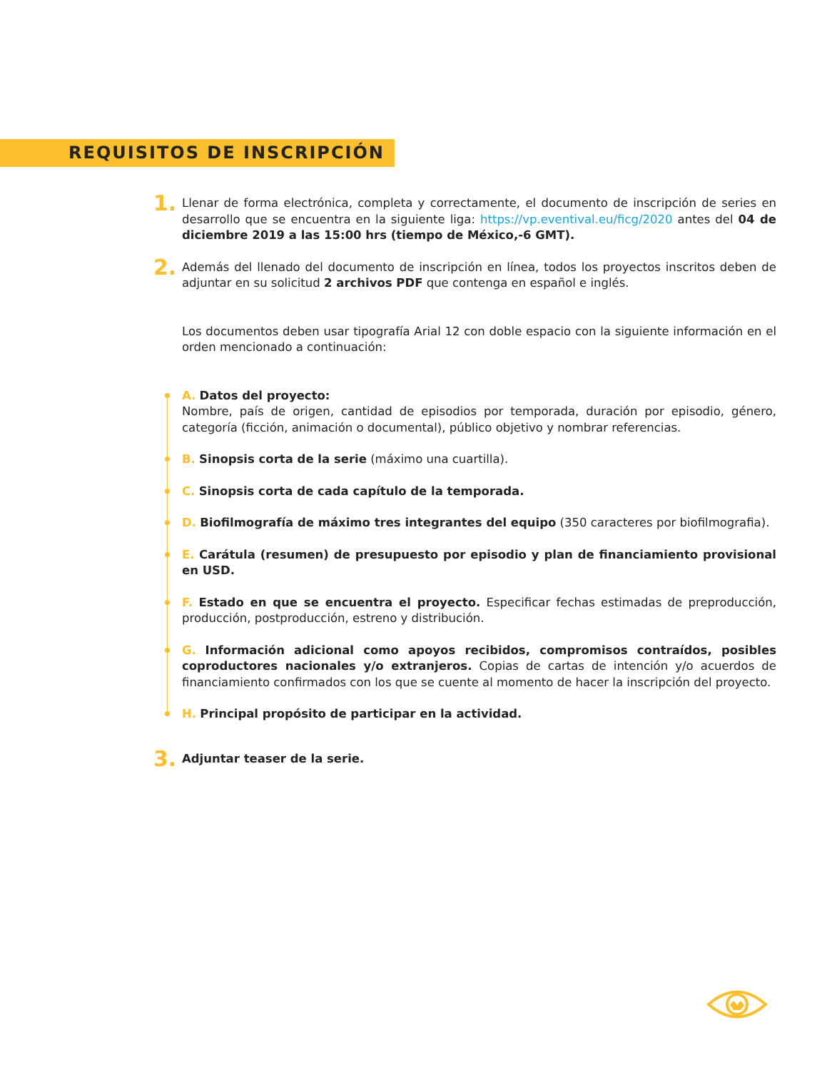REQUISITOS DE INSCRIPCIÓN
1.
Llenar de forma electrónica, completa y correctamente, el documento de inscripción de series en desarrollo que se encuentra en la siguiente liga: https://vp.eventival.eu/ficg/2020 antes del 04 de diciembre 2019 a las 15:00 hrs (tiempo de México,-6 GMT).
2.
Además del llenado del documento de inscripción en línea, todos los proyectos inscritos deben de adjuntar en su solicitud 2 archivos PDF que contenga en español e inglés.
Los documentos deben usar tipografía Arial 12 con doble espacio con la siguiente información en el orden mencionado a continuación:
A. Datos del proyecto:
Nombre, país de origen, cantidad de episodios por temporada, duración por episodio, género, categoría (ficción, animación o documental), público objetivo y nombrar referencias.
B. Sinopsis corta de la serie (máximo una cuartilla).
C. Sinopsis corta de cada capítulo de la temporada.
D. Biofilmografía de máximo tres integrantes del equipo (350 caracteres por biofilmografia).
E. Carátula (resumen) de presupuesto por episodio y plan de financiamiento provisional en USD.
F. Estado en que se encuentra el proyecto. Especificar fechas estimadas de preproducción, producción, postproducción, estreno y distribución.
G. Información adicional como apoyos recibidos, compromisos contraídos, posibles coproductores nacionales y/o extranjeros. Copias de cartas de intención y/o acuerdos de financiamiento confirmados con los que se cuente al momento de hacer la inscripción del proyecto.
H. Principal propósito de participar en la actividad.
3.
Adjuntar teaser de la serie.